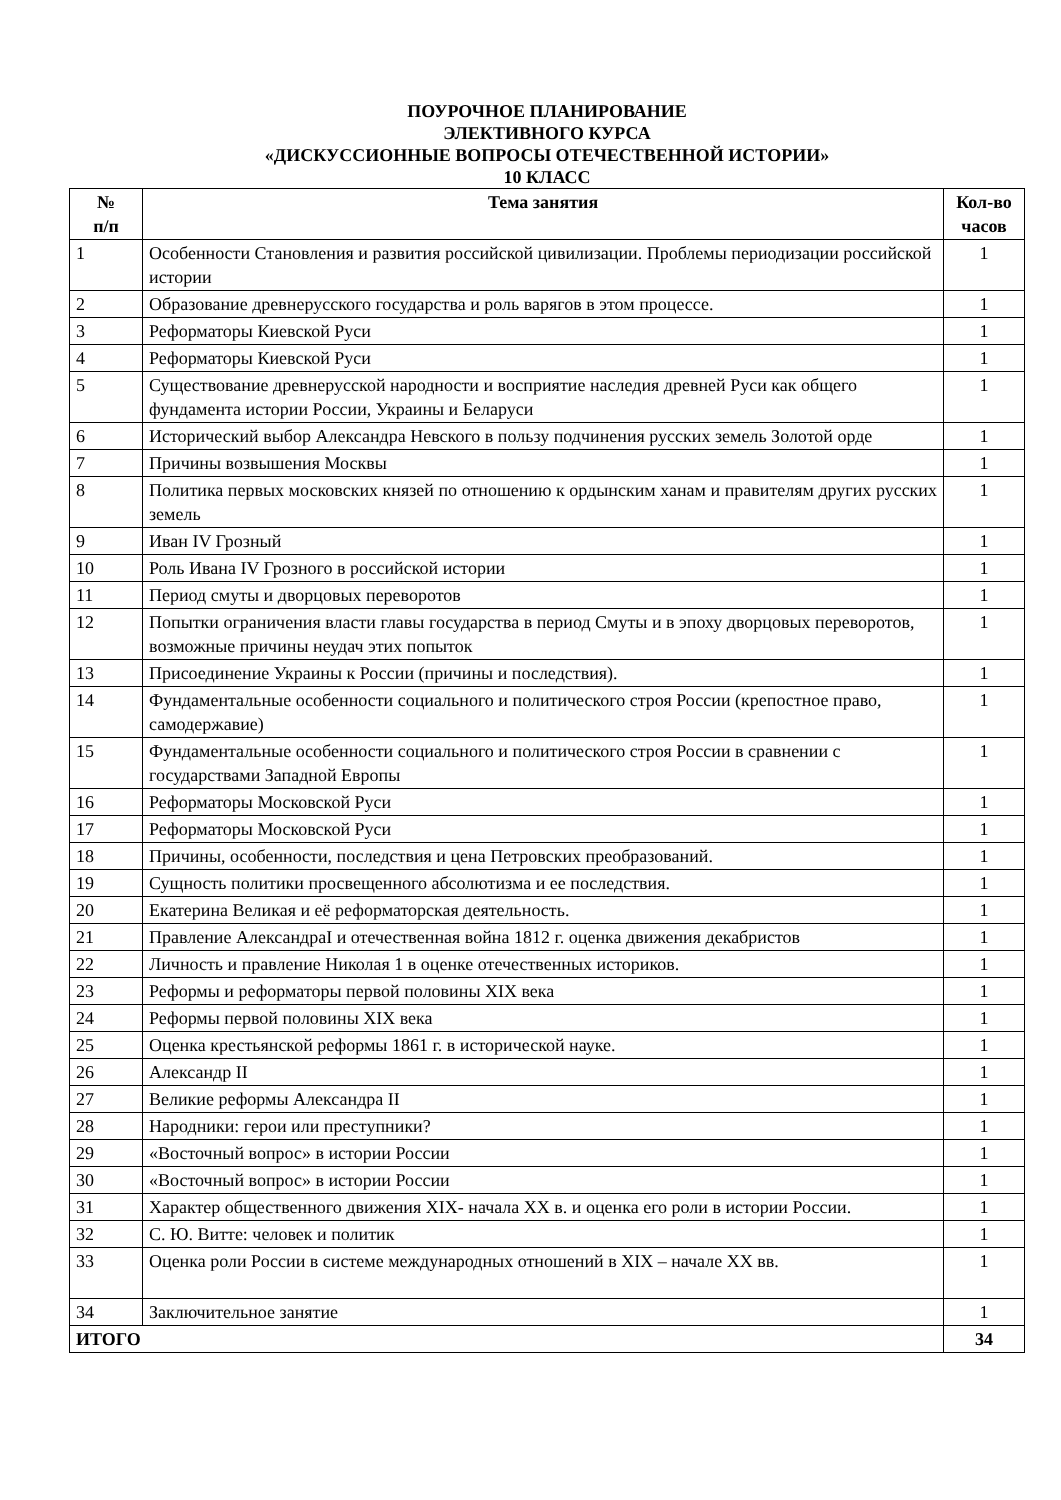ПОУРОЧНОЕ ПЛАНИРОВАНИЕ
ЭЛЕКТИВНОГО КУРСА
«ДИСКУССИОННЫЕ ВОПРОСЫ ОТЕЧЕСТВЕННОЙ ИСТОРИИ»
10 КЛАСС
| № п/п | Тема занятия | Кол-во часов |
| --- | --- | --- |
| 1 | Особенности Становления и развития российской цивилизации. Проблемы периодизации российской истории | 1 |
| 2 | Образование древнерусского государства и роль варягов в этом процессе. | 1 |
| 3 | Реформаторы Киевской Руси | 1 |
| 4 | Реформаторы Киевской Руси | 1 |
| 5 | Существование древнерусской народности и восприятие наследия древней Руси как общего фундамента истории России, Украины и Беларуси | 1 |
| 6 | Исторический выбор Александра Невского в пользу подчинения русских земель Золотой орде | 1 |
| 7 | Причины возвышения Москвы | 1 |
| 8 | Политика первых московских князей по отношению к ордынским ханам и правителям других русских земель | 1 |
| 9 | Иван IV Грозный | 1 |
| 10 | Роль Ивана IV Грозного в российской истории | 1 |
| 11 | Период смуты и дворцовых переворотов | 1 |
| 12 | Попытки ограничения власти главы государства в период Смуты и в эпоху дворцовых переворотов, возможные причины неудач этих попыток | 1 |
| 13 | Присоединение Украины к России (причины и последствия). | 1 |
| 14 | Фундаментальные особенности социального и политического строя России (крепостное право, самодержавие) | 1 |
| 15 | Фундаментальные особенности социального и политического строя России в сравнении с государствами Западной Европы | 1 |
| 16 | Реформаторы Московской Руси | 1 |
| 17 | Реформаторы Московской Руси | 1 |
| 18 | Причины, особенности, последствия и цена Петровских преобразований. | 1 |
| 19 | Сущность политики просвещенного абсолютизма и ее последствия. | 1 |
| 20 | Екатерина Великая и её реформаторская деятельность. | 1 |
| 21 | Правление АлександраI и отечественная война 1812 г. оценка движения декабристов | 1 |
| 22 | Личность и правление Николая 1 в оценке отечественных историков. | 1 |
| 23 | Реформы и реформаторы первой половины XIX века | 1 |
| 24 | Реформы первой половины XIX века | 1 |
| 25 | Оценка крестьянской реформы 1861 г. в исторической науке. | 1 |
| 26 | Александр II | 1 |
| 27 | Великие реформы Александра II | 1 |
| 28 | Народники: герои или преступники? | 1 |
| 29 | «Восточный вопрос» в истории России | 1 |
| 30 | «Восточный вопрос» в истории России | 1 |
| 31 | Характер общественного движения XIX- начала XX в. и оценка его роли в истории России. | 1 |
| 32 | С. Ю. Витте: человек и политик | 1 |
| 33 | Оценка роли России в системе международных отношений в XIX – начале XX вв. | 1 |
| 34 | Заключительное занятие | 1 |
| ИТОГО | | 34 |